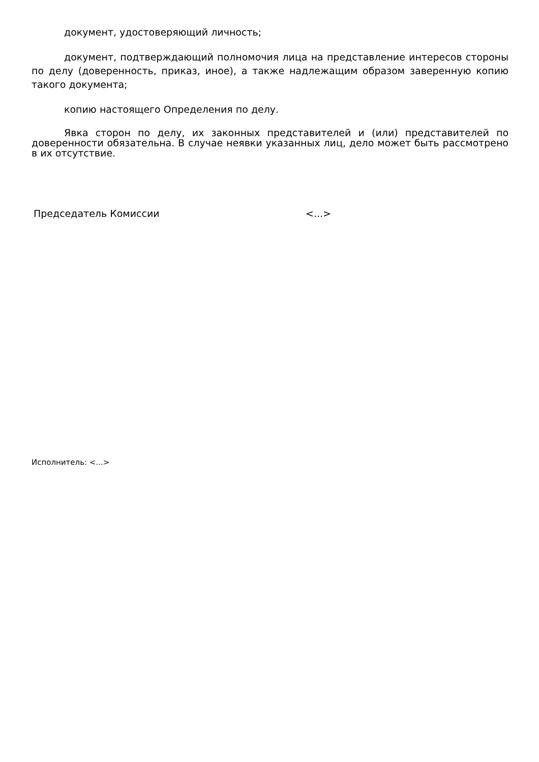документ, удостоверяющий личность;
документ, подтверждающий полномочия лица на представление интересов стороны по делу (доверенность, приказ, иное), а также надлежащим образом заверенную копию такого документа;
копию настоящего Определения по делу.
Явка сторон по делу, их законных представителей и (или) представителей по доверенности обязательна. В случае неявки указанных лиц, дело может быть рассмотрено в их отсутствие.
Председатель Комиссии <...>
Исполнитель: <...>